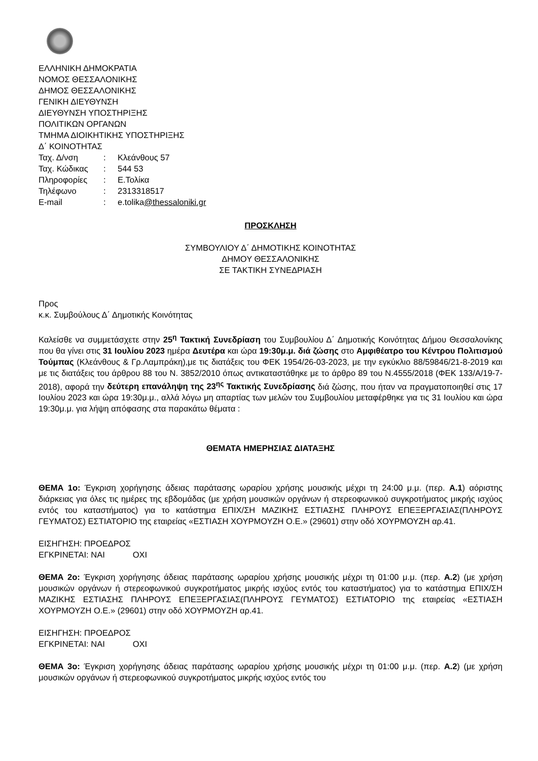ΕΛΛΗΝΙΚΗ ΔΗΜΟΚΡΑΤΙΑ
ΝΟΜΟΣ ΘΕΣΣΑΛΟΝΙΚΗΣ
ΔΗΜΟΣ ΘΕΣΣΑΛΟΝΙΚΗΣ
ΓΕΝΙΚΗ ΔΙΕΥΘΥΝΣΗ
ΔΙΕΥΘΥΝΣΗ ΥΠΟΣΤΗΡΙΞΗΣ
ΠΟΛΙΤΙΚΩΝ ΟΡΓΑΝΩΝ
ΤΜΗΜΑ ΔΙΟΙΚΗΤΙΚΗΣ ΥΠΟΣΤΗΡΙΞΗΣ
Δ΄ ΚΟΙΝΟΤΗΤΑΣ
| Ταχ. Δ/νση | : | Κλεάνθους 57 |
| Ταχ. Κώδικας | : | 544 53 |
| Πληροφορίες | : | Ε.Τολίκα |
| Τηλέφωνο | : | 2313318517 |
| E-mail | : | e.tolika @thessaloniki.gr |
ΠΡΟΣΚΛΗΣΗ
ΣΥΜΒΟΥΛΙΟΥ Δ΄ ΔΗΜΟΤΙΚΗΣ ΚΟΙΝΟΤΗΤΑΣ
ΔΗΜΟΥ ΘΕΣΣΑΛΟΝΙΚΗΣ
ΣΕ ΤΑΚΤΙΚΗ ΣΥΝΕΔΡΙΑΣΗ
Προς
κ.κ. Συμβούλους Δ΄ Δημοτικής Κοινότητας
Καλείσθε να συμμετάσχετε στην 25<sup>η</sup> Τακτική Συνεδρίαση του Συμβουλίου Δ΄ Δημοτικής Κοινότητας Δήμου Θεσσαλονίκης που θα γίνει στις 31 Ιουλίου 2023 ημέρα Δευτέρα και ώρα 19:30μ.μ. διά ζώσης στο Αμφιθέατρο του Κέντρου Πολιτισμού Τούμπας (Κλεάνθους & Γρ.Λαμπράκη),με τις διατάξεις του ΦΕΚ 1954/26-03-2023, με την εγκύκλιο 88/59846/21-8-2019 και με τις διατάξεις του άρθρου 88 του Ν. 3852/2010 όπως αντικαταστάθηκε με το άρθρο 89 του Ν.4555/2018 (ΦΕΚ 133/Α/19-7-2018), αφορά την δεύτερη επανάληψη της 23<sup>ης</sup> Τακτικής Συνεδρίασης διά ζώσης, που ήταν να πραγματοποιηθεί στις 17 Ιουλίου 2023 και ώρα 19:30μ.μ., αλλά λόγω μη απαρτίας των μελών του Συμβουλίου μεταφέρθηκε για τις 31 Ιουλίου και ώρα 19:30μ.μ. για λήψη απόφασης στα παρακάτω θέματα :
ΘΕΜΑΤΑ ΗΜΕΡΗΣΙΑΣ ΔΙΑΤΑΞΗΣ
ΘΕΜΑ 1ο: Έγκριση χορήγησης άδειας παράτασης ωραρίου χρήσης μουσικής μέχρι τη 24:00 μ.μ. (περ. Α.1) αόριστης διάρκειας για όλες τις ημέρες της εβδομάδας (με χρήση μουσικών οργάνων ή στερεοφωνικού συγκροτήματος μικρής ισχύος εντός του καταστήματος) για το κατάστημα ΕΠΙΧ/ΣΗ ΜΑΖΙΚΗΣ ΕΣΤΙΑΣΗΣ ΠΛΗΡΟΥΣ ΕΠΕΞΕΡΓΑΣΙΑΣ(ΠΛΗΡΟΥΣ ΓΕΥΜΑΤΟΣ) ΕΣΤΙΑΤΟΡΙΟ της εταιρείας «ΕΣΤΙΑΣΗ ΧΟΥΡΜΟΥΖΗ Ο.Ε.» (29601) στην οδό ΧΟΥΡΜΟΥΖΗ αρ.41.
ΕΙΣΗΓΗΣΗ: ΠΡΟΕΔΡΟΣ
ΕΓΚΡΙΝΕΤΑΙ: ΝΑΙ ΟΧΙ
ΘΕΜΑ 2ο: Έγκριση χορήγησης άδειας παράτασης ωραρίου χρήσης μουσικής μέχρι τη 01:00 μ.μ. (περ. Α.2) (με χρήση μουσικών οργάνων ή στερεοφωνικού συγκροτήματος μικρής ισχύος εντός του καταστήματος) για το κατάστημα ΕΠΙΧ/ΣΗ ΜΑΖΙΚΗΣ ΕΣΤΙΑΣΗΣ ΠΛΗΡΟΥΣ ΕΠΕΞΕΡΓΑΣΙΑΣ(ΠΛΗΡΟΥΣ ΓΕΥΜΑΤΟΣ) ΕΣΤΙΑΤΟΡΙΟ της εταιρείας «ΕΣΤΙΑΣΗ ΧΟΥΡΜΟΥΖΗ Ο.Ε.» (29601) στην οδό ΧΟΥΡΜΟΥΖΗ αρ.41.
ΕΙΣΗΓΗΣΗ: ΠΡΟΕΔΡΟΣ
ΕΓΚΡΙΝΕΤΑΙ: ΝΑΙ ΟΧΙ
ΘΕΜΑ 3ο: Έγκριση χορήγησης άδειας παράτασης ωραρίου χρήσης μουσικής μέχρι τη 01:00 μ.μ. (περ. Α.2) (με χρήση μουσικών οργάνων ή στερεοφωνικού συγκροτήματος μικρής ισχύος εντός του